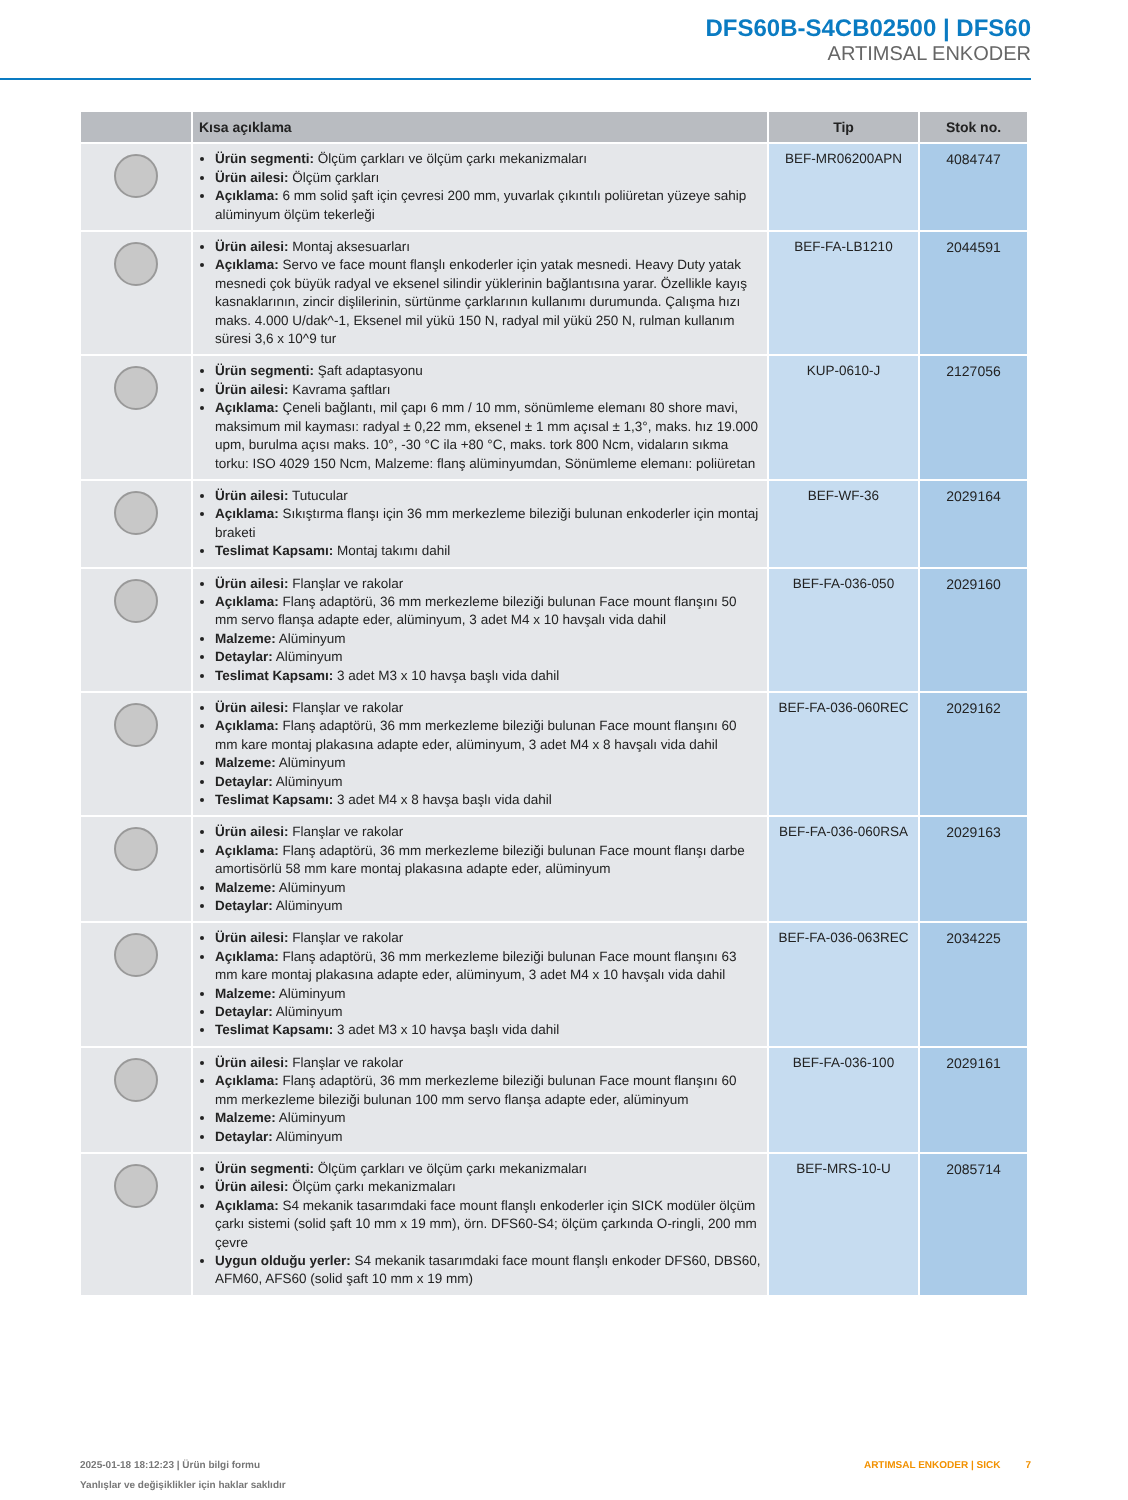DFS60B-S4CB02500 | DFS60
ARTIMSAL ENKODER
| | Kısa açıklama | Tip | Stok no. |
| --- | --- | --- | --- |
| | Ürün segmenti: Ölçüm çarkları ve ölçüm çarkı mekanizmaları Ürün ailesi: Ölçüm çarkları Açıklama: 6 mm solid şaft için çevresi 200 mm, yuvarlak çıkıntılı poliüretan yüzeye sahip alüminyum ölçüm tekerleği | BEF-MR06200APN | 4084747 |
| | Ürün ailesi: Montaj aksesuarları Açıklama: Servo ve face mount flanşlı enkoderler için yatak mesnedi. Heavy Duty yatak mesnedi çok büyük radyal ve eksenel silindir yüklerinin bağlantısına yarar. Özellikle kayış kasnaklarının, zincir dişlilerinin, sürtünme çarklarının kullanımı durumunda. Çalışma hızı maks. 4.000 U/dak^-1, Eksenel mil yükü 150 N, radyal mil yükü 250 N, rulman kullanım süresi 3,6 x 10^9 tur | BEF-FA-LB1210 | 2044591 |
| | Ürün segmenti: Şaft adaptasyonu Ürün ailesi: Kavrama şaftları Açıklama: Çeneli bağlantı, mil çapı 6 mm / 10 mm, sönümleme elemanı 80 shore mavi, maksimum mil kayması: radyal ± 0,22 mm, eksenel ± 1 mm açısal ± 1,3°, maks. hız 19.000 upm, burulma açısı maks. 10°, -30 °C ila +80 °C, maks. tork 800 Ncm, vidaların sıkma torku: ISO 4029 150 Ncm, Malzeme: flanş alüminyumdan, Sönümleme elemanı: poliüretan | KUP-0610-J | 2127056 |
| | Ürün ailesi: Tutucular Açıklama: Sıkıştırma flanşı için 36 mm merkezleme bileziği bulunan enkoderler için montaj braketi Teslimat Kapsamı: Montaj takımı dahil | BEF-WF-36 | 2029164 |
| | Ürün ailesi: Flanşlar ve rakolar Açıklama: Flanş adaptörü, 36 mm merkezleme bileziği bulunan Face mount flanşını 50 mm servo flanşa adapte eder, alüminyum, 3 adet M4 x 10 havşalı vida dahil Malzeme: Alüminyum Detaylar: Alüminyum Teslimat Kapsamı: 3 adet M3 x 10 havşa başlı vida dahil | BEF-FA-036-050 | 2029160 |
| | Ürün ailesi: Flanşlar ve rakolar Açıklama: Flanş adaptörü, 36 mm merkezleme bileziği bulunan Face mount flanşını 60 mm kare montaj plakasına adapte eder, alüminyum, 3 adet M4 x 8 havşalı vida dahil Malzeme: Alüminyum Detaylar: Alüminyum Teslimat Kapsamı: 3 adet M4 x 8 havşa başlı vida dahil | BEF-FA-036-060REC | 2029162 |
| | Ürün ailesi: Flanşlar ve rakolar Açıklama: Flanş adaptörü, 36 mm merkezleme bileziği bulunan Face mount flanşı darbe amortisörlü 58 mm kare montaj plakasına adapte eder, alüminyum Malzeme: Alüminyum Detaylar: Alüminyum | BEF-FA-036-060RSA | 2029163 |
| | Ürün ailesi: Flanşlar ve rakolar Açıklama: Flanş adaptörü, 36 mm merkezleme bileziği bulunan Face mount flanşını 63 mm kare montaj plakasına adapte eder, alüminyum, 3 adet M4 x 10 havşalı vida dahil Malzeme: Alüminyum Detaylar: Alüminyum Teslimat Kapsamı: 3 adet M3 x 10 havşa başlı vida dahil | BEF-FA-036-063REC | 2034225 |
| | Ürün ailesi: Flanşlar ve rakolar Açıklama: Flanş adaptörü, 36 mm merkezleme bileziği bulunan Face mount flanşını 60 mm merkezleme bileziği bulunan 100 mm servo flanşa adapte eder, alüminyum Malzeme: Alüminyum Detaylar: Alüminyum | BEF-FA-036-100 | 2029161 |
| | Ürün segmenti: Ölçüm çarkları ve ölçüm çarkı mekanizmaları Ürün ailesi: Ölçüm çarkı mekanizmaları Açıklama: S4 mekanik tasarımdaki face mount flanşlı enkoderler için SICK modüler ölçüm çarkı sistemi (solid şaft 10 mm x 19 mm), örn. DFS60-S4; ölçüm çarkında O-ringli, 200 mm çevre Uygun olduğu yerler: S4 mekanik tasarımdaki face mount flanşlı enkoder DFS60, DBS60, AFM60, AFS60 (solid şaft 10 mm x 19 mm) | BEF-MRS-10-U | 2085714 |
2025-01-18 18:12:23 | Ürün bilgi formu
Yanlışlar ve değişiklikler için haklar saklıdır
ARTIMSAL ENKODER | SICK 7